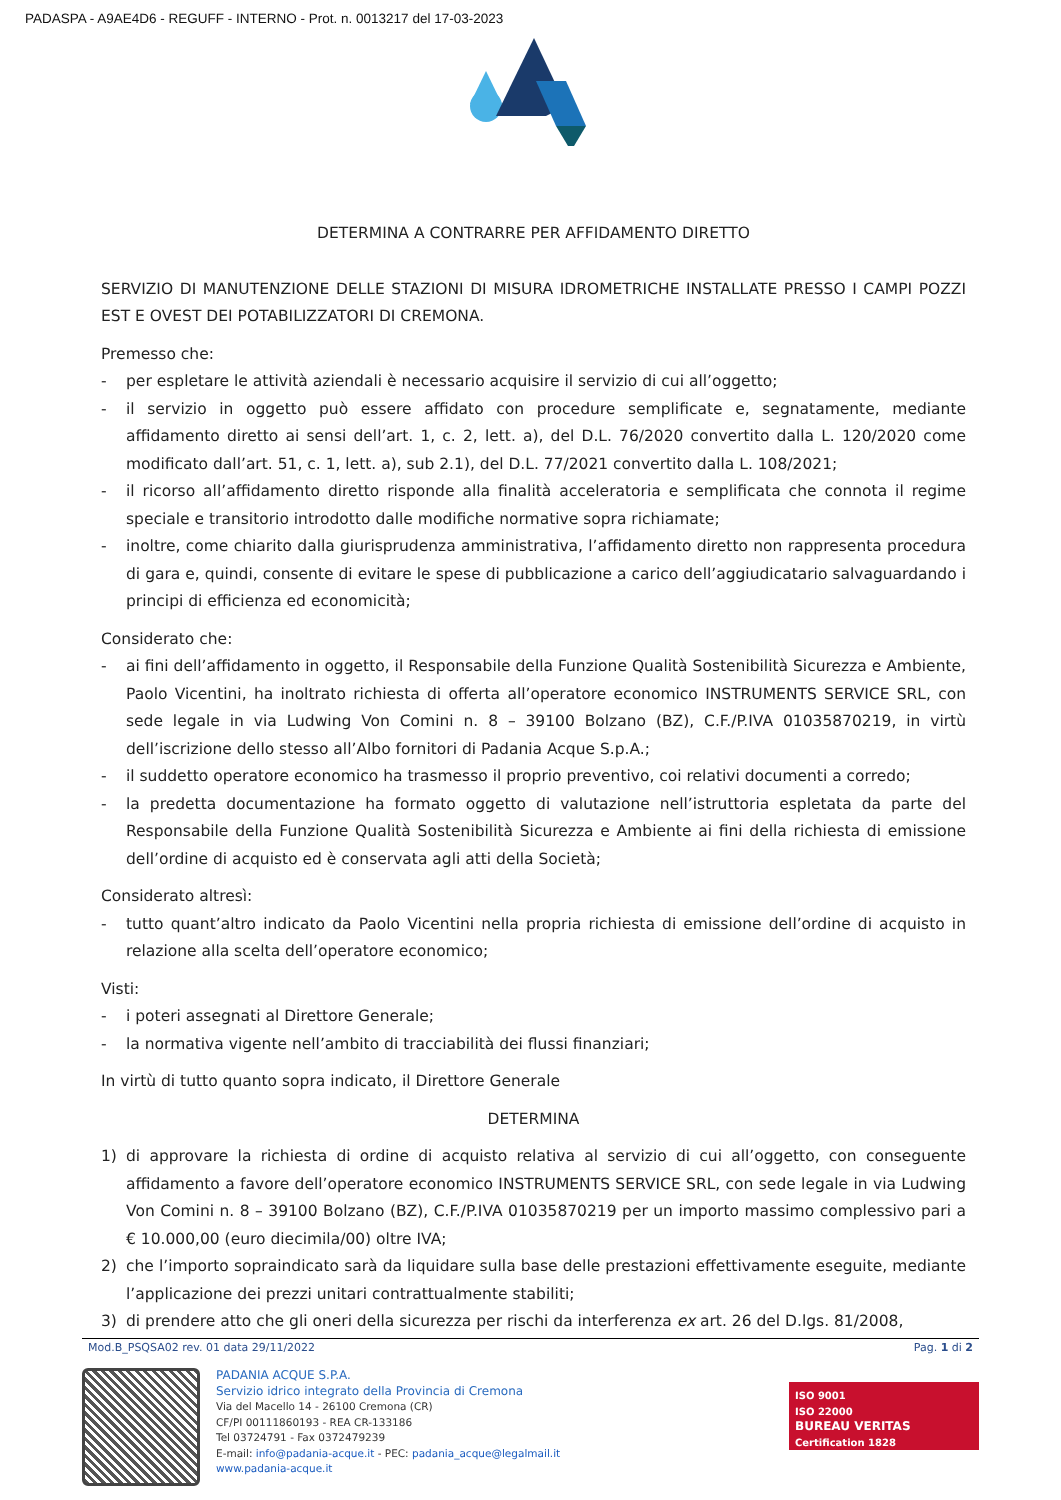PADASPA - A9AE4D6 - REGUFF - INTERNO - Prot. n. 0013217 del 17-03-2023
DETERMINA A CONTRARRE PER AFFIDAMENTO DIRETTO
SERVIZIO DI MANUTENZIONE DELLE STAZIONI DI MISURA IDROMETRICHE INSTALLATE PRESSO I CAMPI POZZI EST E OVEST DEI POTABILIZZATORI DI CREMONA.
Premesso che:
- per espletare le attività aziendali è necessario acquisire il servizio di cui all’oggetto;
- il servizio in oggetto può essere affidato con procedure semplificate e, segnatamente, mediante affidamento diretto ai sensi dell’art. 1, c. 2, lett. a), del D.L. 76/2020 convertito dalla L. 120/2020 come modificato dall’art. 51, c. 1, lett. a), sub 2.1), del D.L. 77/2021 convertito dalla L. 108/2021;
- il ricorso all’affidamento diretto risponde alla finalità acceleratoria e semplificata che connota il regime speciale e transitorio introdotto dalle modifiche normative sopra richiamate;
- inoltre, come chiarito dalla giurisprudenza amministrativa, l’affidamento diretto non rappresenta procedura di gara e, quindi, consente di evitare le spese di pubblicazione a carico dell’aggiudicatario salvaguardando i principi di efficienza ed economicità;
Considerato che:
- ai fini dell’affidamento in oggetto, il Responsabile della Funzione Qualità Sostenibilità Sicurezza e Ambiente, Paolo Vicentini, ha inoltrato richiesta di offerta all’operatore economico INSTRUMENTS SERVICE SRL, con sede legale in via Ludwing Von Comini n. 8 – 39100 Bolzano (BZ), C.F./P.IVA 01035870219, in virtù dell’iscrizione dello stesso all’Albo fornitori di Padania Acque S.p.A.;
- il suddetto operatore economico ha trasmesso il proprio preventivo, coi relativi documenti a corredo;
- la predetta documentazione ha formato oggetto di valutazione nell’istruttoria espletata da parte del Responsabile della Funzione Qualità Sostenibilità Sicurezza e Ambiente ai fini della richiesta di emissione dell’ordine di acquisto ed è conservata agli atti della Società;
Considerato altresì:
- tutto quant’altro indicato da Paolo Vicentini nella propria richiesta di emissione dell’ordine di acquisto in relazione alla scelta dell’operatore economico;
Visti:
- i poteri assegnati al Direttore Generale;
- la normativa vigente nell’ambito di tracciabilità dei flussi finanziari;
In virtù di tutto quanto sopra indicato, il Direttore Generale
DETERMINA
1) di approvare la richiesta di ordine di acquisto relativa al servizio di cui all’oggetto, con conseguente affidamento a favore dell’operatore economico INSTRUMENTS SERVICE SRL, con sede legale in via Ludwing Von Comini n. 8 – 39100 Bolzano (BZ), C.F./P.IVA 01035870219 per un importo massimo complessivo pari a € 10.000,00 (euro diecimila/00) oltre IVA;
2) che l’importo sopraindicato sarà da liquidare sulla base delle prestazioni effettivamente eseguite, mediante l’applicazione dei prezzi unitari contrattualmente stabiliti;
3) di prendere atto che gli oneri della sicurezza per rischi da interferenza ex art. 26 del D.lgs. 81/2008,
Mod.B_PSQSA02 rev. 01 data 29/11/2022 Pag. 1 di 2
PADANIA ACQUE S.P.A.
Servizio idrico integrato della Provincia di Cremona
Via del Macello 14 - 26100 Cremona (CR)
CF/PI 00111860193 - REA CR-133186
Tel 03724791 - Fax 0372479239
E-mail: info@padania-acque.it - PEC: padania_acque@legalmail.it
www.padania-acque.it
ISO 9001
ISO 22000
BUREAU VERITAS
Certification 1828